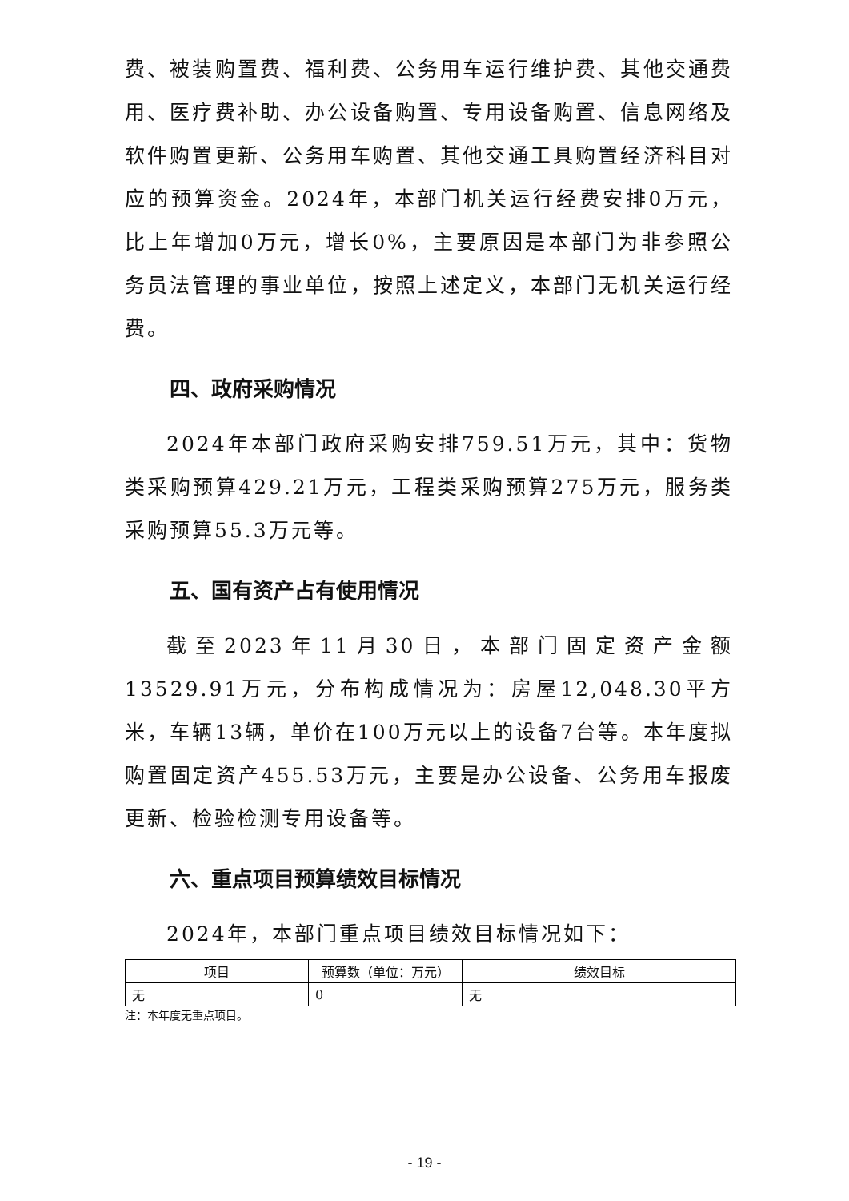费、被装购置费、福利费、公务用车运行维护费、其他交通费用、医疗费补助、办公设备购置、专用设备购置、信息网络及软件购置更新、公务用车购置、其他交通工具购置经济科目对应的预算资金。2024年，本部门机关运行经费安排0万元，比上年增加0万元，增长0%，主要原因是本部门为非参照公务员法管理的事业单位，按照上述定义，本部门无机关运行经费。
四、政府采购情况
2024年本部门政府采购安排759.51万元，其中：货物类采购预算429.21万元，工程类采购预算275万元，服务类采购预算55.3万元等。
五、国有资产占有使用情况
截至2023年11月30日，本部门固定资产金额13529.91万元，分布构成情况为：房屋12,048.30平方米，车辆13辆，单价在100万元以上的设备7台等。本年度拟购置固定资产455.53万元，主要是办公设备、公务用车报废更新、检验检测专用设备等。
六、重点项目预算绩效目标情况
2024年，本部门重点项目绩效目标情况如下：
| 项目 | 预算数（单位：万元） | 绩效目标 |
| --- | --- | --- |
| 无 | 0 | 无 |
注：本年度无重点项目。
- 19 -